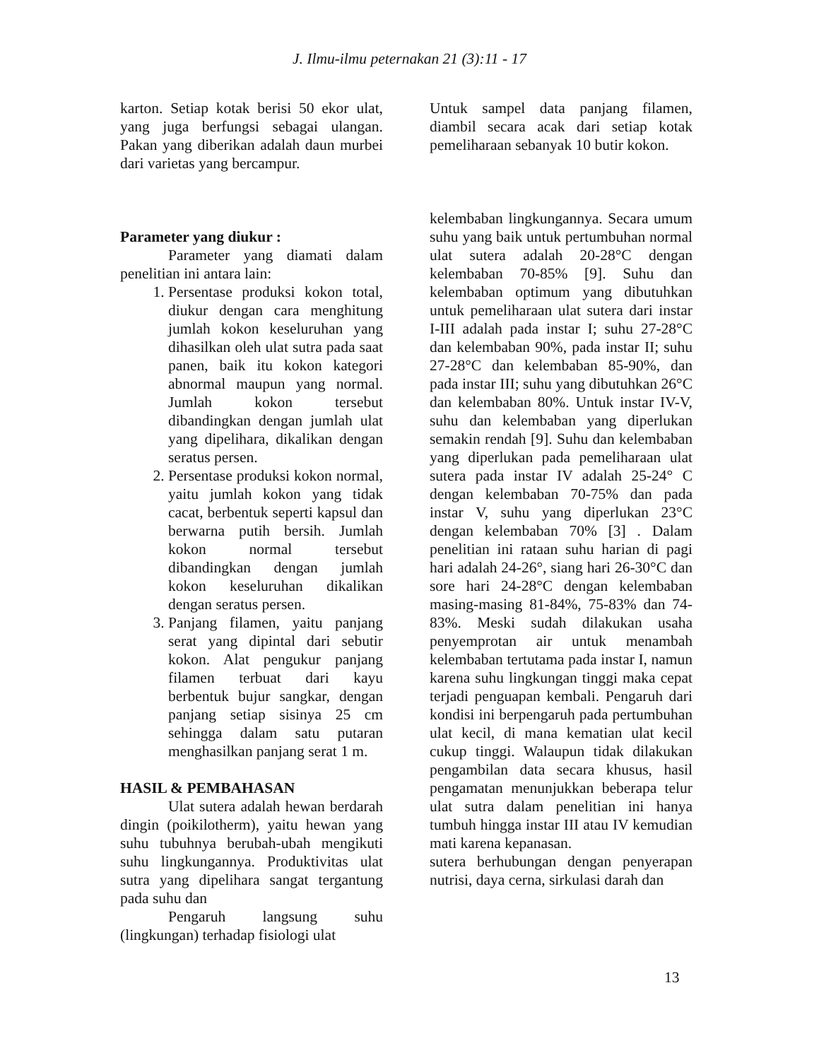J. Ilmu-ilmu peternakan 21 (3):11 - 17
karton. Setiap kotak berisi 50 ekor ulat, yang juga berfungsi sebagai ulangan. Pakan yang diberikan adalah daun murbei dari varietas yang bercampur.
Untuk sampel data panjang filamen, diambil secara acak dari setiap kotak pemeliharaan sebanyak 10 butir kokon.
Parameter yang diukur :
Parameter yang diamati dalam penelitian ini antara lain:
1. Persentase produksi kokon total, diukur dengan cara menghitung jumlah kokon keseluruhan yang dihasilkan oleh ulat sutra pada saat panen, baik itu kokon kategori abnormal maupun yang normal. Jumlah kokon tersebut dibandingkan dengan jumlah ulat yang dipelihara, dikalikan dengan seratus persen.
2. Persentase produksi kokon normal, yaitu jumlah kokon yang tidak cacat, berbentuk seperti kapsul dan berwarna putih bersih. Jumlah kokon normal tersebut dibandingkan dengan jumlah kokon keseluruhan dikalikan dengan seratus persen.
3. Panjang filamen, yaitu panjang serat yang dipintal dari sebutir kokon. Alat pengukur panjang filamen terbuat dari kayu berbentuk bujur sangkar, dengan panjang setiap sisinya 25 cm sehingga dalam satu putaran menghasilkan panjang serat 1 m.
HASIL & PEMBAHASAN
Ulat sutera adalah hewan berdarah dingin (poikilotherm), yaitu hewan yang suhu tubuhnya berubah-ubah mengikuti suhu lingkungannya. Produktivitas ulat sutra yang dipelihara sangat tergantung pada suhu dan
Pengaruh langsung suhu (lingkungan) terhadap fisiologi ulat
kelembaban lingkungannya. Secara umum suhu yang baik untuk pertumbuhan normal ulat sutera adalah 20-28°C dengan kelembaban 70-85% [9]. Suhu dan kelembaban optimum yang dibutuhkan untuk pemeliharaan ulat sutera dari instar I-III adalah pada instar I; suhu 27-28°C dan kelembaban 90%, pada instar II; suhu 27-28°C dan kelembaban 85-90%, dan pada instar III; suhu yang dibutuhkan 26°C dan kelembaban 80%. Untuk instar IV-V, suhu dan kelembaban yang diperlukan semakin rendah [9]. Suhu dan kelembaban yang diperlukan pada pemeliharaan ulat sutera pada instar IV adalah 25-24° C dengan kelembaban 70-75% dan pada instar V, suhu yang diperlukan 23°C dengan kelembaban 70% [3] . Dalam penelitian ini rataan suhu harian di pagi hari adalah 24-26°, siang hari 26-30°C dan sore hari 24-28°C dengan kelembaban masing-masing 81-84%, 75-83% dan 74-83%. Meski sudah dilakukan usaha penyemprotan air untuk menambah kelembaban tertutama pada instar I, namun karena suhu lingkungan tinggi maka cepat terjadi penguapan kembali. Pengaruh dari kondisi ini berpengaruh pada pertumbuhan ulat kecil, di mana kematian ulat kecil cukup tinggi. Walaupun tidak dilakukan pengambilan data secara khusus, hasil pengamatan menunjukkan beberapa telur ulat sutra dalam penelitian ini hanya tumbuh hingga instar III atau IV kemudian mati karena kepanasan.
sutera berhubungan dengan penyerapan nutrisi, daya cerna, sirkulasi darah dan
13